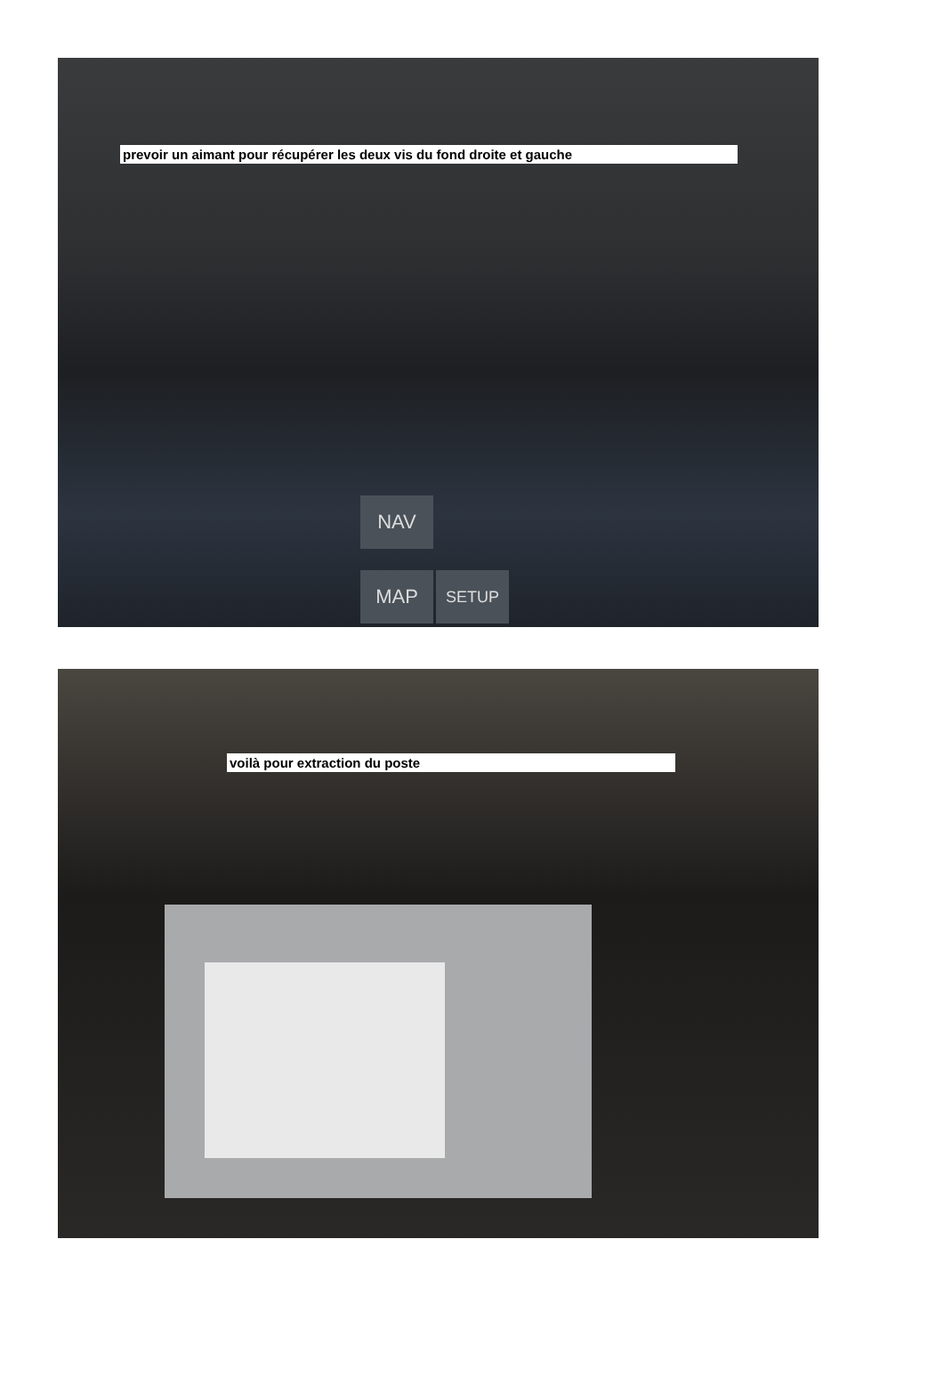prevoir un aimant pour récupérer les deux vis du fond droite et gauche
NAV
MAP SETUP
voilà pour extraction du poste